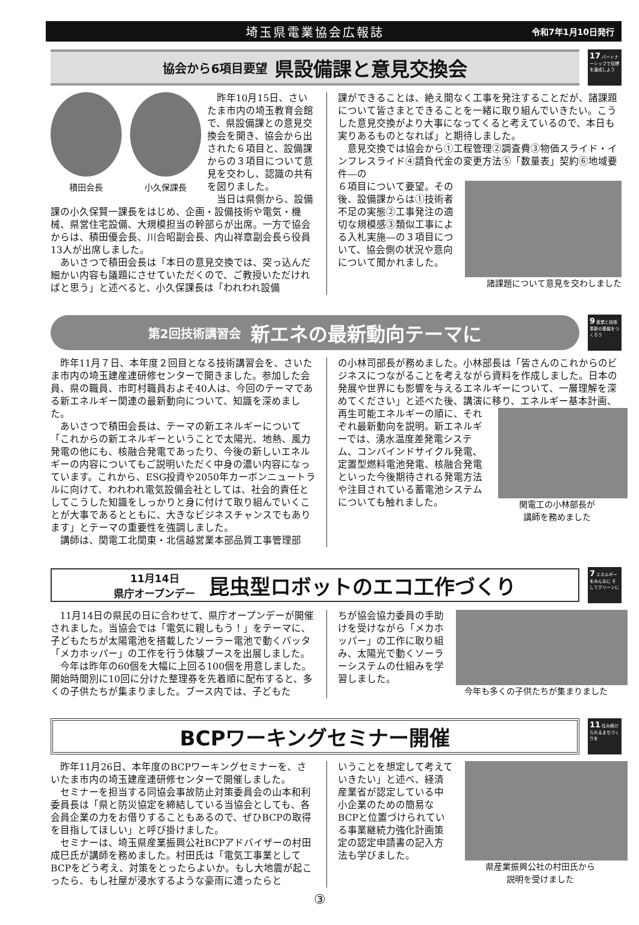埼玉県電業協会広報誌 令和7年1月10日発行
協会から6項目要望 県設備課と意見交換会
17 パートナーシップで目標を達成しよう
積田会長 小久保課長
昨年10月15日、さいたま市内の埼玉教育会館で、県設備課との意見交換会を開き、協会から出された６項目と、設備課からの３項目について意見を交わし、認識の共有を図りました。
当日は県側から、設備課の小久保賢一課長をはじめ、企画・設備技術や電気・機械、県営住宅設備、大規模担当の幹部らが出席。一方で協会からは、積田優会長、川合昭副会長、内山祥章副会長ら役員13人が出席しました。
あいさつで積田会長は「本日の意見交換では、突っ込んだ細かい内容も議題にさせていただくので、ご教授いただければと思う」と述べると、小久保課長は「われわれ設備
課ができることは、絶え間なく工事を発注することだが、諸課題について皆さまとできることを一緒に取り組んでいきたい。こうした意見交換がより大事になってくると考えているので、本日も実りあるものとなれば」と期待しました。
意見交換では協会から①工程管理②調査費③物価スライド・インフレスライド④請負代金の変更方法⑤「数量表」契約⑥地域要件―の
６項目について要望。その後、設備課からは①技術者不足の実態②工事発注の適切な規模感③類似工事による入札実施―の３項目について、協会側の状況や意向について聞かれました。
諸課題について意見を交わしました
第2回技術講習会 新エネの最新動向テーマに
9 産業と技術革新の基盤をつくろう
昨年11月７日、本年度２回目となる技術講習会を、さいたま市内の埼玉建産連研修センターで開きました。参加した会員、県の職員、市町村職員およそ40人は、今回のテーマである新エネルギー関連の最新動向について、知識を深めました。
あいさつで積田会長は、テーマの新エネルギーについて「これからの新エネルギーということで太陽光、地熱、風力発電の他にも、核融合発電であったり、今後の新しいエネルギーの内容についてもご説明いただく中身の濃い内容になっています。これから、ESG投資や2050年カーボンニュートラルに向けて、われわれ電気設備会社としては、社会的責任としてこうした知識をしっかりと身に付けて取り組んでいくことが大事であるとともに、大きなビジネスチャンスでもあります」とテーマの重要性を強調しました。
講師は、関電工北関東・北信越営業本部品質工事管理部
の小林司部長が務めました。小林部長は「皆さんのこれからのビジネスにつながることを考えながら資料を作成しました。日本の発展や世界にも影響を与えるエネルギーについて、一層理解を深めてください」と述べた後、講演に移り、エネルギー基本計画、
関電工の小林部長が
講師を務めました
再生可能エネルギーの順に、それぞれ最新動向を説明。新エネルギーでは、湧水温度差発電システム、コンバインドサイクル発電、定置型燃料電池発電、核融合発電といった今後期待される発電方法や注目されている蓄電池システムについても触れました。
11月14日
県庁オープンデー 昆虫型ロボットのエコ工作づくり
7 エネルギーをみんなに そしてクリーンに
11月14日の県民の日に合わせて、県庁オープンデーが開催されました。当協会では「電気に親しもう！」をテーマに、子どもたちが太陽電池を搭載したソーラー電池で動くバッタ「メカホッパー」の工作を行う体験ブースを出展しました。
今年は昨年の60個を大幅に上回る100個を用意しました。開始時間別に10回に分けた整理券を先着順に配布すると、多くの子供たちが集まりました。ブース内では、子どもた
今年も多くの子供たちが集まりました
ちが協会協力委員の手助けを受けながら「メカホッパー」の工作に取り組み、太陽光で動くソーラーシステムの仕組みを学習しました。
BCPワーキングセミナー開催
11 住み続けられるまちづくりを
昨年11月26日、本年度のBCPワーキングセミナーを、さいたま市内の埼玉建産連研修センターで開催しました。
セミナーを担当する同協会事故防止対策委員会の山本和利委員長は「県と防災協定を締結している当協会としても、各会員企業の力をお借りすることもあるので、ぜひBCPの取得を目指してほしい」と呼び掛けました。
セミナーは、埼玉県産業振興公社BCPアドバイザーの村田成巳氏が講師を務めました。村田氏は「電気工事業としてBCPをどう考え、対策をとったらよいか。もし大地震が起こったら、もし社屋が浸水するような豪雨に遭ったらと
県産業振興公社の村田氏から
説明を受けました
いうことを想定して考えていきたい」と述べ、経済産業省が認定している中小企業のための簡易なBCPと位置づけられている事業継続力強化計画策定の認定申請書の記入方法も学びました。
③